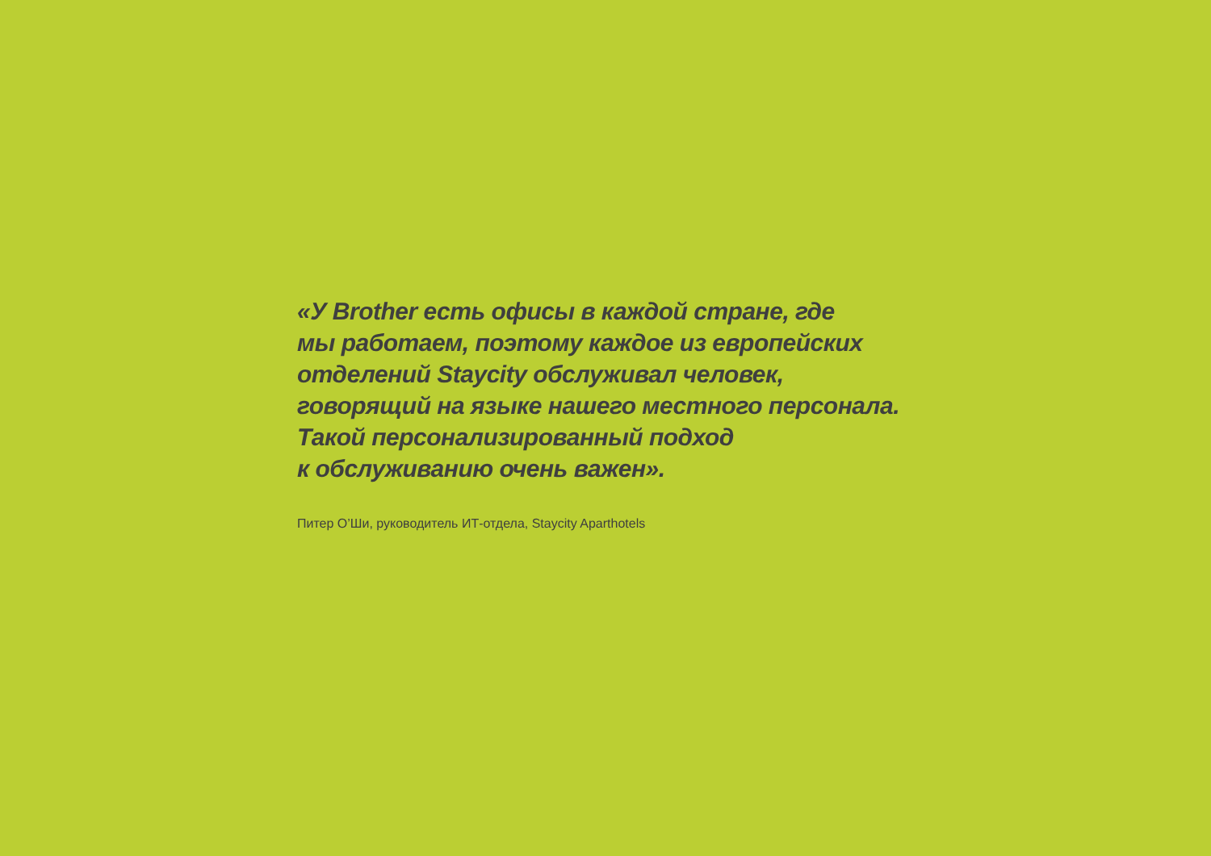«У Brother есть офисы в каждой стране, где
мы работаем, поэтому каждое из европейских
отделений Staycity обслуживал человек,
говорящий на языке нашего местного персонала.
Такой персонализированный подход
к обслуживанию очень важен».
Питер О’Ши, руководитель ИТ-отдела, Staycity Aparthotels